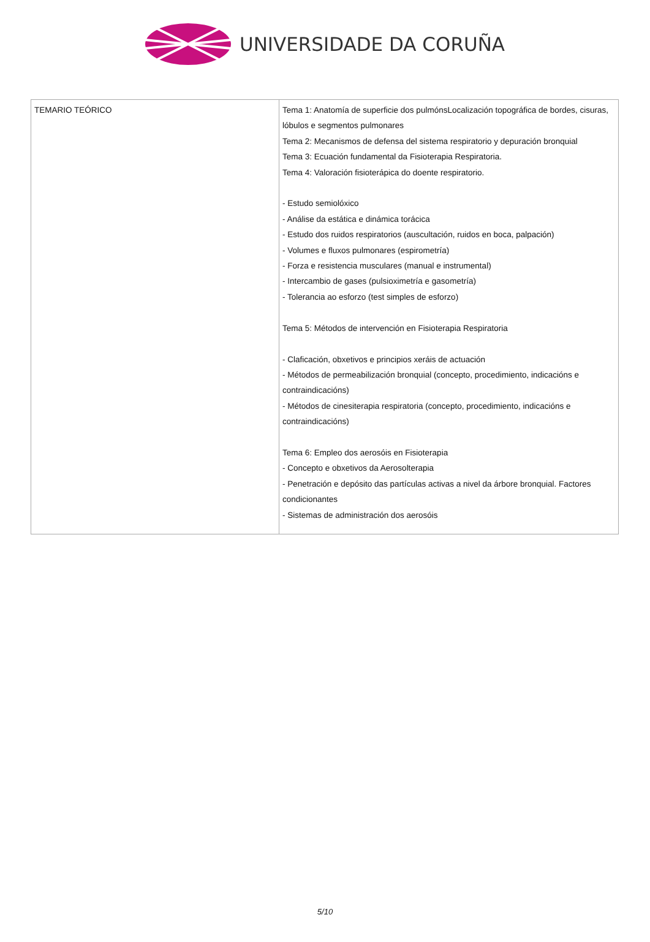UNIVERSIDADE DA CORUÑA
| TEMARIO TEÓRICO | Tema 1: Anatomía de superficie dos pulmónsLocalización topográfica de bordes, cisuras, lóbulos e segmentos pulmonares Tema 2: Mecanismos de defensa del sistema respiratorio y depuración bronquial Tema 3: Ecuación fundamental da Fisioterapia Respiratoria. Tema 4: Valoración fisioterápica do doente respiratorio. - Estudo semiolóxico - Análise da estática e dinámica torácica - Estudo dos ruidos respiratorios (auscultación, ruidos en boca, palpación) - Volumes e fluxos pulmonares (espirometría) - Forza e resistencia musculares (manual e instrumental) - Intercambio de gases (pulsioximetría e gasometría) - Tolerancia ao esforzo (test simples de esforzo) Tema 5: Métodos de intervención en Fisioterapia Respiratoria - Claficación, obxetivos e principios xeráis de actuación - Métodos de permeabilización bronquial (concepto, procedimiento, indicacións e contraindicacións) - Métodos de cinesiterapia respiratoria (concepto, procedimiento, indicacións e contraindicacións) Tema 6: Empleo dos aerosóis en Fisioterapia - Concepto e obxetivos da Aerosolterapia - Penetración e depósito das partículas activas a nivel da árbore bronquial. Factores condicionantes - Sistemas de administración dos aerosóis |
5/10